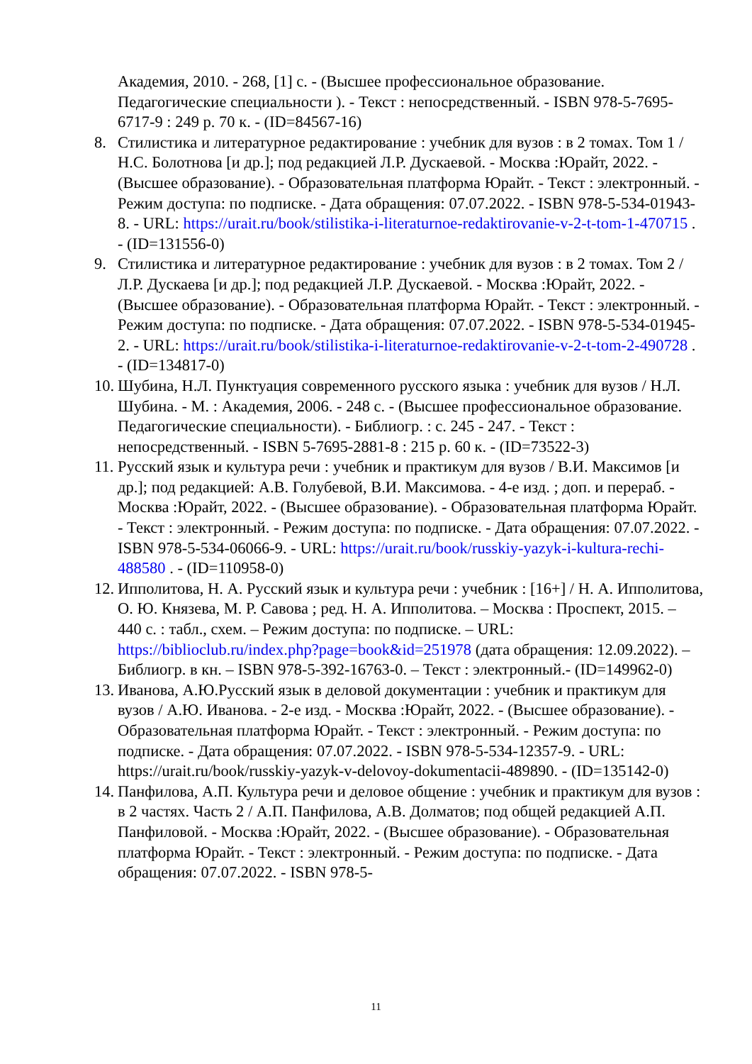Академия, 2010. - 268, [1] с. - (Высшее профессиональное образование. Педагогические специальности ). - Текст : непосредственный. - ISBN 978-5-7695-6717-9 : 249 р. 70 к. - (ID=84567-16)
8. Стилистика и литературное редактирование : учебник для вузов : в 2 томах. Том 1 / Н.С. Болотнова [и др.]; под редакцией Л.Р. Дускаевой. - Москва :Юрайт, 2022. - (Высшее образование). - Образовательная платформа Юрайт. - Текст : электронный. - Режим доступа: по подписке. - Дата обращения: 07.07.2022. - ISBN 978-5-534-01943-8. - URL: https://urait.ru/book/stilistika-i-literaturnoe-redaktirovanie-v-2-t-tom-1-470715 . - (ID=131556-0)
9. Стилистика и литературное редактирование : учебник для вузов : в 2 томах. Том 2 / Л.Р. Дускаева [и др.]; под редакцией Л.Р. Дускаевой. - Москва :Юрайт, 2022. - (Высшее образование). - Образовательная платформа Юрайт. - Текст : электронный. - Режим доступа: по подписке. - Дата обращения: 07.07.2022. - ISBN 978-5-534-01945-2. - URL: https://urait.ru/book/stilistika-i-literaturnoe-redaktirovanie-v-2-t-tom-2-490728 . - (ID=134817-0)
10. Шубина, Н.Л. Пунктуация современного русского языка : учебник для вузов / Н.Л. Шубина. - М. : Академия, 2006. - 248 с. - (Высшее профессиональное образование. Педагогические специальности). - Библиогр. : с. 245 - 247. - Текст : непосредственный. - ISBN 5-7695-2881-8 : 215 р. 60 к. - (ID=73522-3)
11. Русский язык и культура речи : учебник и практикум для вузов / В.И. Максимов [и др.]; под редакцией: А.В. Голубевой, В.И. Максимова. - 4-е изд. ; доп. и перераб. - Москва :Юрайт, 2022. - (Высшее образование). - Образовательная платформа Юрайт. - Текст : электронный. - Режим доступа: по подписке. - Дата обращения: 07.07.2022. - ISBN 978-5-534-06066-9. - URL: https://urait.ru/book/russkiy-yazyk-i-kultura-rechi-488580 . - (ID=110958-0)
12. Ипполитова, Н. А. Русский язык и культура речи : учебник : [16+] / Н. А. Ипполитова, О. Ю. Князева, М. Р. Савова ; ред. Н. А. Ипполитова. – Москва : Проспект, 2015. – 440 с. : табл., схем. – Режим доступа: по подписке. – URL: https://biblioclub.ru/index.php?page=book&id=251978 (дата обращения: 12.09.2022). – Библиогр. в кн. – ISBN 978-5-392-16763-0. – Текст : электронный.- (ID=149962-0)
13. Иванова, А.Ю.Русский язык в деловой документации : учебник и практикум для вузов / А.Ю. Иванова. - 2-е изд. - Москва :Юрайт, 2022. - (Высшее образование). - Образовательная платформа Юрайт. - Текст : электронный. - Режим доступа: по подписке. - Дата обращения: 07.07.2022. - ISBN 978-5-534-12357-9. - URL: https://urait.ru/book/russkiy-yazyk-v-delovoy-dokumentacii-489890. - (ID=135142-0)
14. Панфилова, А.П. Культура речи и деловое общение : учебник и практикум для вузов : в 2 частях. Часть 2 / А.П. Панфилова, А.В. Долматов; под общей редакцией А.П. Панфиловой. - Москва :Юрайт, 2022. - (Высшее образование). - Образовательная платформа Юрайт. - Текст : электронный. - Режим доступа: по подписке. - Дата обращения: 07.07.2022. - ISBN 978-5-
11